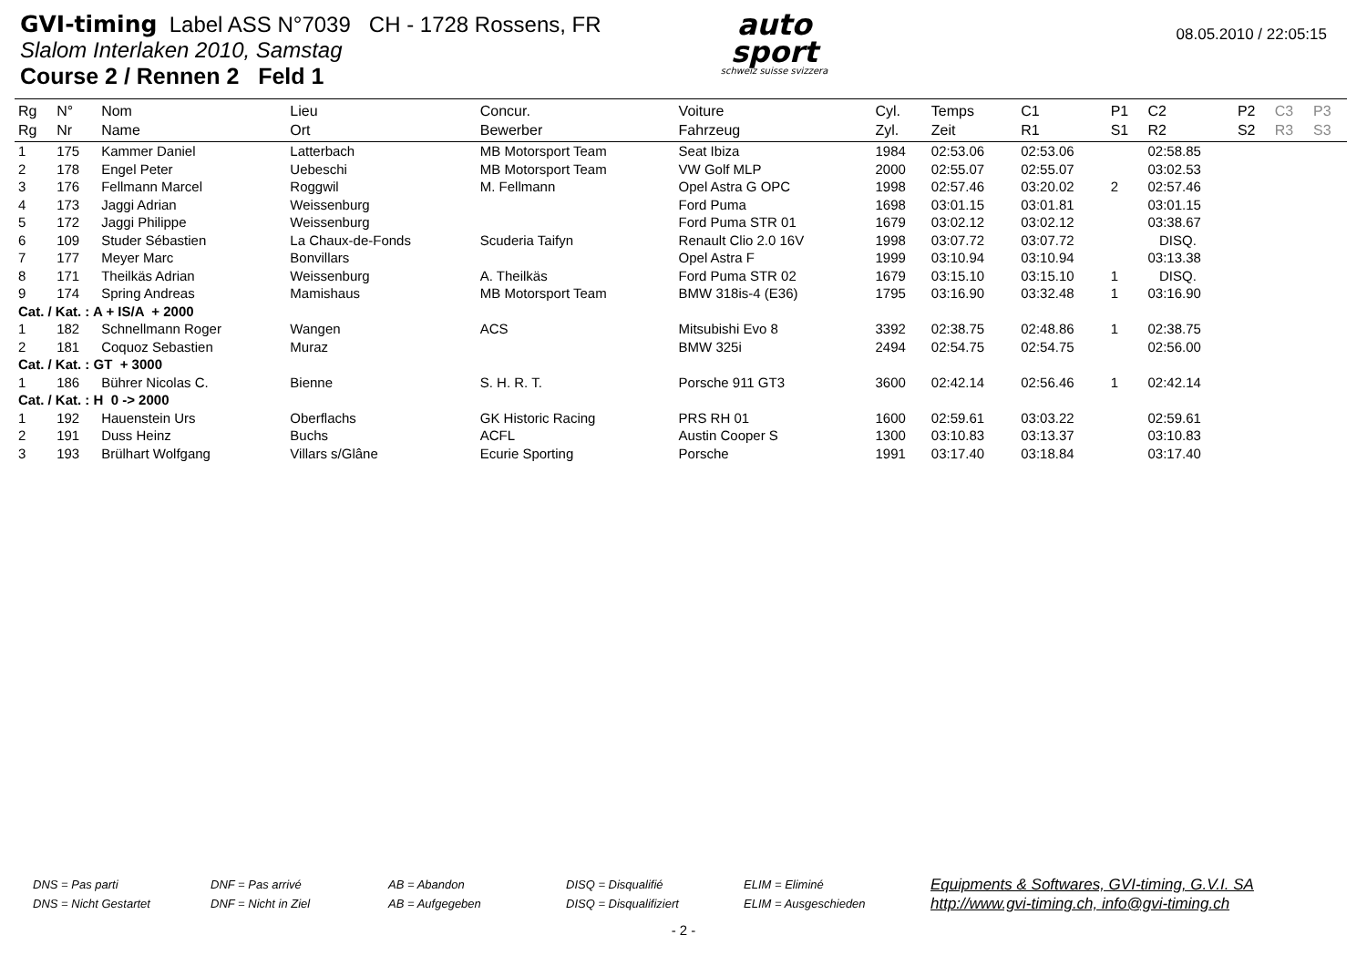GVI-timing Label ASS N°7039 CH - 1728 Rossens, FR
Slalom Interlaken 2010, Samstag
Course 2 / Rennen 2 Feld 1
auto
sport
schweiz suisse svizzera
08.05.2010 / 22:05:15
| Rg Rg | N° Nr | Nom Name | Lieu Ort | Concur. Bewerber | Voiture Fahrzeug | Cyl. Zyl. | Temps Zeit | C1 R1 | P1 S1 | C2 R2 | P2 S2 | C3 R3 | P3 S3 |
| --- | --- | --- | --- | --- | --- | --- | --- | --- | --- | --- | --- | --- | --- |
| 1 | 175 | Kammer Daniel | Latterbach | MB Motorsport Team | Seat Ibiza | 1984 | 02:53.06 | 02:53.06 | | 02:58.85 | | | |
| 2 | 178 | Engel Peter | Uebeschi | MB Motorsport Team | VW Golf MLP | 2000 | 02:55.07 | 02:55.07 | | 03:02.53 | | | |
| 3 | 176 | Fellmann Marcel | Roggwil | M. Fellmann | Opel Astra G OPC | 1998 | 02:57.46 | 03:20.02 | 2 | 02:57.46 | | | |
| 4 | 173 | Jaggi Adrian | Weissenburg | | Ford Puma | 1698 | 03:01.15 | 03:01.81 | | 03:01.15 | | | |
| 5 | 172 | Jaggi Philippe | Weissenburg | | Ford Puma STR 01 | 1679 | 03:02.12 | 03:02.12 | | 03:38.67 | | | |
| 6 | 109 | Studer Sébastien | La Chaux-de-Fonds | Scuderia Taifyn | Renault Clio 2.0 16V | 1998 | 03:07.72 | 03:07.72 | | DISQ. | | | |
| 7 | 177 | Meyer Marc | Bonvillars | | Opel Astra F | 1999 | 03:10.94 | 03:10.94 | | 03:13.38 | | | |
| 8 | 171 | Theilkäs Adrian | Weissenburg | A. Theilkäs | Ford Puma STR 02 | 1679 | 03:15.10 | 03:15.10 | 1 | DISQ. | | | |
| 9 | 174 | Spring Andreas | Mamishaus | MB Motorsport Team | BMW 318is-4 (E36) | 1795 | 03:16.90 | 03:32.48 | 1 | 03:16.90 | | | |
| Cat. / Kat. : A + IS/A + 2000 | | | | | | | | | | | | | |
| 1 | 182 | Schnellmann Roger | Wangen | ACS | Mitsubishi Evo 8 | 3392 | 02:38.75 | 02:48.86 | 1 | 02:38.75 | | | |
| 2 | 181 | Coquoz Sebastien | Muraz | | BMW 325i | 2494 | 02:54.75 | 02:54.75 | | 02:56.00 | | | |
| Cat. / Kat. : GT + 3000 | | | | | | | | | | | | | |
| 1 | 186 | Bührer Nicolas C. | Bienne | S. H. R. T. | Porsche 911 GT3 | 3600 | 02:42.14 | 02:56.46 | 1 | 02:42.14 | | | |
| Cat. / Kat. : H 0 -> 2000 | | | | | | | | | | | | | |
| 1 | 192 | Hauenstein Urs | Oberflachs | GK Historic Racing | PRS RH 01 | 1600 | 02:59.61 | 03:03.22 | | 02:59.61 | | | |
| 2 | 191 | Duss Heinz | Buchs | ACFL | Austin Cooper S | 1300 | 03:10.83 | 03:13.37 | | 03:10.83 | | | |
| 3 | 193 | Brülhart Wolfgang | Villars s/Glâne | Ecurie Sporting | Porsche | 1991 | 03:17.40 | 03:18.84 | | 03:17.40 | | | |
DNS = Pas parti
DNS = Nicht Gestartet
DNF = Pas arrivé
DNF = Nicht in Ziel
AB = Abandon
AB = Aufgegeben
DISQ = Disqualifié
DISQ = Disqualifiziert
ELIM = Eliminé
ELIM = Ausgeschieden
Equipments & Softwares, GVI-timing, G.V.I. SA
http://www.gvi-timing.ch, info@gvi-timing.ch
- 2 -